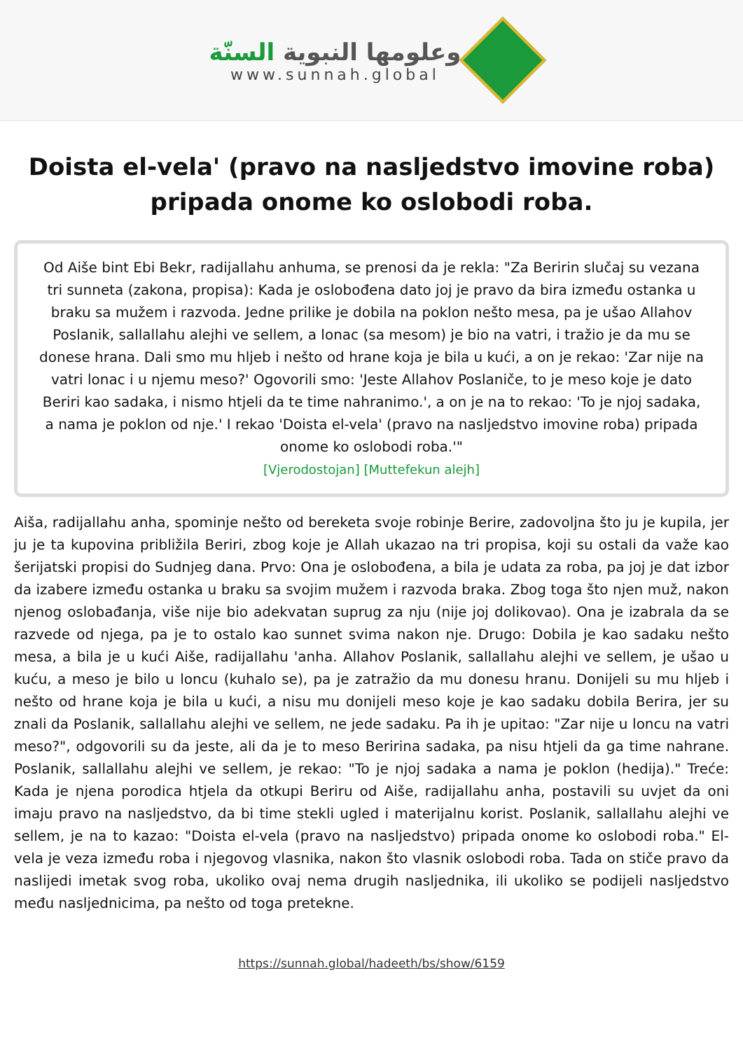وعلومها النبوية السنّة
www.sunnah.global
Doista el-vela' (pravo na nasljedstvo imovine roba) pripada onome ko oslobodi roba.
Od Aiše bint Ebi Bekr, radijallahu anhuma, se prenosi da je rekla: "Za Beririn slučaj su vezana tri sunneta (zakona, propisa): Kada je oslobođena dato joj je pravo da bira između ostanka u braku sa mužem i razvoda. Jedne prilike je dobila na poklon nešto mesa, pa je ušao Allahov Poslanik, sallallahu alejhi ve sellem, a lonac (sa mesom) je bio na vatri, i tražio je da mu se donese hrana. Dali smo mu hljeb i nešto od hrane koja je bila u kući, a on je rekao: 'Zar nije na vatri lonac i u njemu meso?' Ogovorili smo: 'Jeste Allahov Poslaniče, to je meso koje je dato Beriri kao sadaka, i nismo htjeli da te time nahranimo.', a on je na to rekao: 'To je njoj sadaka, a nama je poklon od nje.' I rekao 'Doista el-vela' (pravo na nasljedstvo imovine roba) pripada onome ko oslobodi roba.'"
[Vjerodostojan] [Muttefekun alejh]
Aiša, radijallahu anha, spominje nešto od bereketa svoje robinje Berire, zadovoljna što ju je kupila, jer ju je ta kupovina približila Beriri, zbog koje je Allah ukazao na tri propisa, koji su ostali da važe kao šerijatski propisi do Sudnjeg dana. Prvo: Ona je oslobođena, a bila je udata za roba, pa joj je dat izbor da izabere između ostanka u braku sa svojim mužem i razvoda braka. Zbog toga što njen muž, nakon njenog oslobađanja, više nije bio adekvatan suprug za nju (nije joj dolikovao). Ona je izabrala da se razvede od njega, pa je to ostalo kao sunnet svima nakon nje. Drugo: Dobila je kao sadaku nešto mesa, a bila je u kući Aiše, radijallahu 'anha. Allahov Poslanik, sallallahu alejhi ve sellem, je ušao u kuću, a meso je bilo u loncu (kuhalo se), pa je zatražio da mu donesu hranu. Donijeli su mu hljeb i nešto od hrane koja je bila u kući, a nisu mu donijeli meso koje je kao sadaku dobila Berira, jer su znali da Poslanik, sallallahu alejhi ve sellem, ne jede sadaku. Pa ih je upitao: "Zar nije u loncu na vatri meso?", odgovorili su da jeste, ali da je to meso Beririna sadaka, pa nisu htjeli da ga time nahrane. Poslanik, sallallahu alejhi ve sellem, je rekao: "To je njoj sadaka a nama je poklon (hedija)." Treće: Kada je njena porodica htjela da otkupi Beriru od Aiše, radijallahu anha, postavili su uvjet da oni imaju pravo na nasljedstvo, da bi time stekli ugled i materijalnu korist. Poslanik, sallallahu alejhi ve sellem, je na to kazao: "Doista el-vela (pravo na nasljedstvo) pripada onome ko oslobodi roba." El-vela je veza između roba i njegovog vlasnika, nakon što vlasnik oslobodi roba. Tada on stiče pravo da naslijedi imetak svog roba, ukoliko ovaj nema drugih nasljednika, ili ukoliko se podijeli nasljedstvo među nasljednicima, pa nešto od toga pretekne.
https://sunnah.global/hadeeth/bs/show/6159